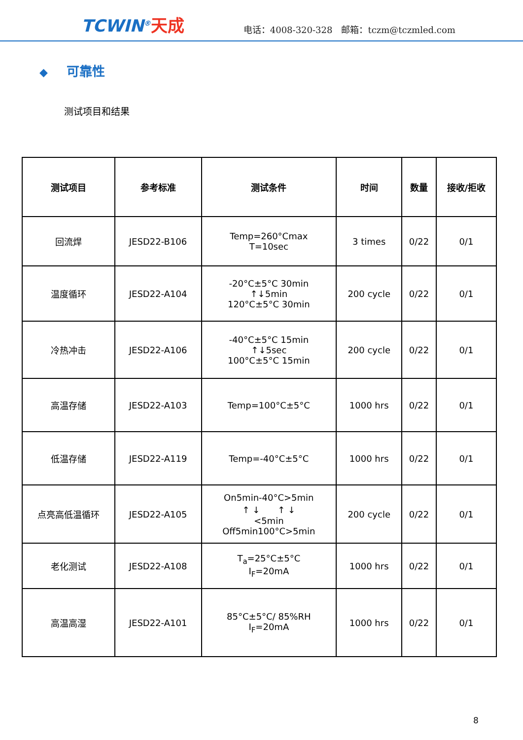TCWIN<sup>®</sup>天成
电话：4008-320-328　邮箱：tczm@tczmled.com
◆ 可靠性
测试项目和结果
| 测试项目 | 参考标准 | 测试条件 | 时间 | 数量 | 接收/拒收 |
| --- | --- | --- | --- | --- | --- |
| 回流焊 | JESD22-B106 | Temp=260°Cmax T=10sec | 3 times | 0/22 | 0/1 |
| 温度循环 | JESD22-A104 | -20°C±5°C 30min ↑↓5min 120°C±5°C 30min | 200 cycle | 0/22 | 0/1 |
| 冷热冲击 | JESD22-A106 | -40°C±5°C 15min ↑↓5sec 100°C±5°C 15min | 200 cycle | 0/22 | 0/1 |
| 高温存储 | JESD22-A103 | Temp=100°C±5°C | 1000 hrs | 0/22 | 0/1 |
| 低温存储 | JESD22-A119 | Temp=-40°C±5°C | 1000 hrs | 0/22 | 0/1 |
| 点亮高低温循环 | JESD22-A105 | On5min-40°C>5min ↑ ↓ ↑ ↓ <5min Off5min100°C>5min | 200 cycle | 0/22 | 0/1 |
| 老化测试 | JESD22-A108 | T<sub>a</sub>=25°C±5°C I<sub>F</sub>=20mA | 1000 hrs | 0/22 | 0/1 |
| 高温高湿 | JESD22-A101 | 85°C±5°C/ 85%RH I<sub>F</sub>=20mA | 1000 hrs | 0/22 | 0/1 |
8